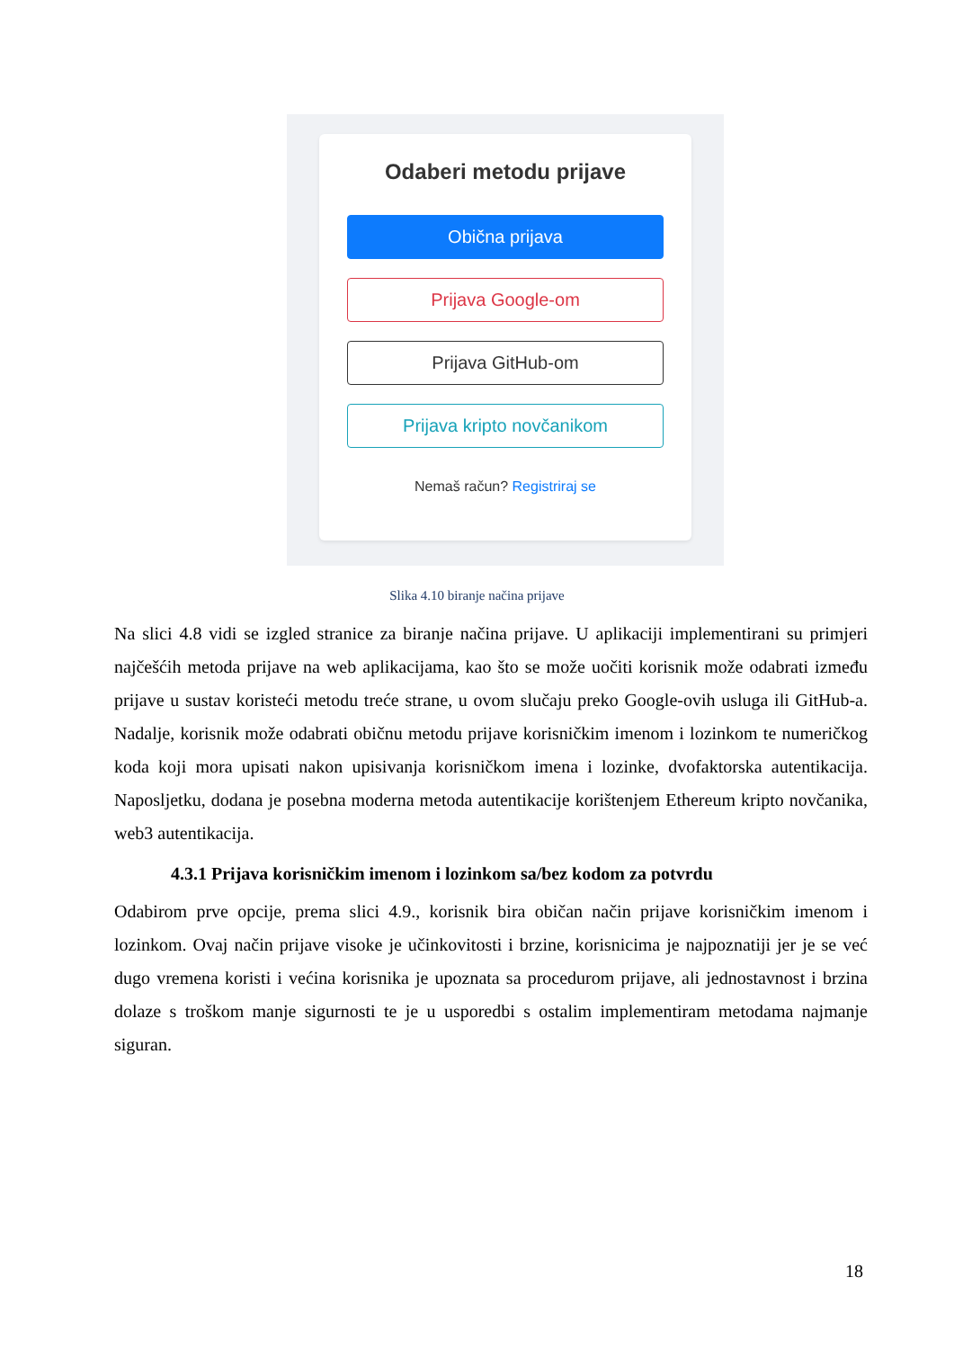Odaberi metodu prijave
Obična prijava
Prijava Google-om
Prijava GitHub-om
Prijava kripto novčanikom
Nemaš račun? Registriraj se
Slika 4.10 biranje načina prijave
Na slici 4.8 vidi se izgled stranice za biranje načina prijave. U aplikaciji implementirani su primjeri najčešćih metoda prijave na web aplikacijama, kao što se može uočiti korisnik može odabrati između prijave u sustav koristeći metodu treće strane, u ovom slučaju preko Google-ovih usluga ili GitHub-a. Nadalje, korisnik može odabrati običnu metodu prijave korisničkim imenom i lozinkom te numeričkog koda koji mora upisati nakon upisivanja korisničkom imena i lozinke, dvofaktorska autentikacija. Naposljetku, dodana je posebna moderna metoda autentikacije korištenjem Ethereum kripto novčanika, web3 autentikacija.
4.3.1 Prijava korisničkim imenom i lozinkom sa/bez kodom za potvrdu
Odabirom prve opcije, prema slici 4.9., korisnik bira običan način prijave korisničkim imenom i lozinkom. Ovaj način prijave visoke je učinkovitosti i brzine, korisnicima je najpoznatiji jer je se već dugo vremena koristi i većina korisnika je upoznata sa procedurom prijave, ali jednostavnost i brzina dolaze s troškom manje sigurnosti te je u usporedbi s ostalim implementiram metodama najmanje siguran.
18